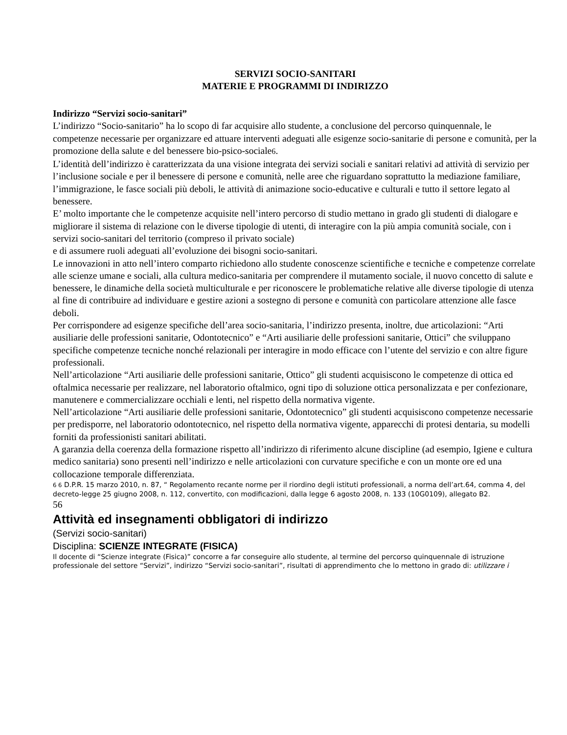SERVIZI SOCIO-SANITARI
MATERIE E PROGRAMMI DI INDIRIZZO
Indirizzo “Servizi socio-sanitari”
L’indirizzo “Socio-sanitario” ha lo scopo di far acquisire allo studente, a conclusione del percorso quinquennale, le competenze necessarie per organizzare ed attuare interventi adeguati alle esigenze socio-sanitarie di persone e comunità, per la promozione della salute e del benessere bio-psico-sociale6.
L’identità dell’indirizzo è caratterizzata da una visione integrata dei servizi sociali e sanitari relativi ad attività di servizio per l’inclusione sociale e per il benessere di persone e comunità, nelle aree che riguardano soprattutto la mediazione familiare, l’immigrazione, le fasce sociali più deboli, le attività di animazione socio-educative e culturali e tutto il settore legato al benessere.
E’ molto importante che le competenze acquisite nell’intero percorso di studio mettano in grado gli studenti di dialogare e migliorare il sistema di relazione con le diverse tipologie di utenti, di interagire con la più ampia comunità sociale, con i servizi socio-sanitari del territorio (compreso il privato sociale)
e di assumere ruoli adeguati all’evoluzione dei bisogni socio-sanitari.
Le innovazioni in atto nell’intero comparto richiedono allo studente conoscenze scientifiche e tecniche e competenze correlate alle scienze umane e sociali, alla cultura medico-sanitaria per comprendere il mutamento sociale, il nuovo concetto di salute e benessere, le dinamiche della società multiculturale e per riconoscere le problematiche relative alle diverse tipologie di utenza al fine di contribuire ad individuare e gestire azioni a sostegno di persone e comunità con particolare attenzione alle fasce deboli.
Per corrispondere ad esigenze specifiche dell’area socio-sanitaria, l’indirizzo presenta, inoltre, due articolazioni: “Arti ausiliarie delle professioni sanitarie, Odontotecnico” e “Arti ausiliarie delle professioni sanitarie, Ottici” che sviluppano specifiche competenze tecniche nonché relazionali per interagire in modo efficace con l’utente del servizio e con altre figure professionali.
Nell’articolazione “Arti ausiliarie delle professioni sanitarie, Ottico” gli studenti acquisiscono le competenze di ottica ed oftalmica necessarie per realizzare, nel laboratorio oftalmico, ogni tipo di soluzione ottica personalizzata e per confezionare, manutenere e commercializzare occhiali e lenti, nel rispetto della normativa vigente.
Nell’articolazione “Arti ausiliarie delle professioni sanitarie, Odontotecnico” gli studenti acquisiscono competenze necessarie per predisporre, nel laboratorio odontotecnico, nel rispetto della normativa vigente, apparecchi di protesi dentaria, su modelli forniti da professionisti sanitari abilitati.
A garanzia della coerenza della formazione rispetto all’indirizzo di riferimento alcune discipline (ad esempio, Igiene e cultura medico sanitaria) sono presenti nell’indirizzo e nelle articolazioni con curvature specifiche e con un monte ore ed una collocazione temporale differenziata.
6 6 D.P.R. 15 marzo 2010, n. 87, “ Regolamento recante norme per il riordino degli istituti professionali, a norma dell’art.64, comma 4, del
decreto-legge 25 giugno 2008, n. 112, convertito, con modificazioni, dalla legge 6 agosto 2008, n. 133 (10G0109), allegato B2.
56
Attività ed insegnamenti obbligatori di indirizzo
(Servizi socio-sanitari)
Disciplina: SCIENZE INTEGRATE (FISICA)
Il docente di “Scienze integrate (Fisica)” concorre a far conseguire allo studente, al termine del percorso quinquennale di istruzione
professionale del settore “Servizi”, indirizzo “Servizi socio-sanitari”, risultati di apprendimento che lo mettono in grado di: utilizzare i